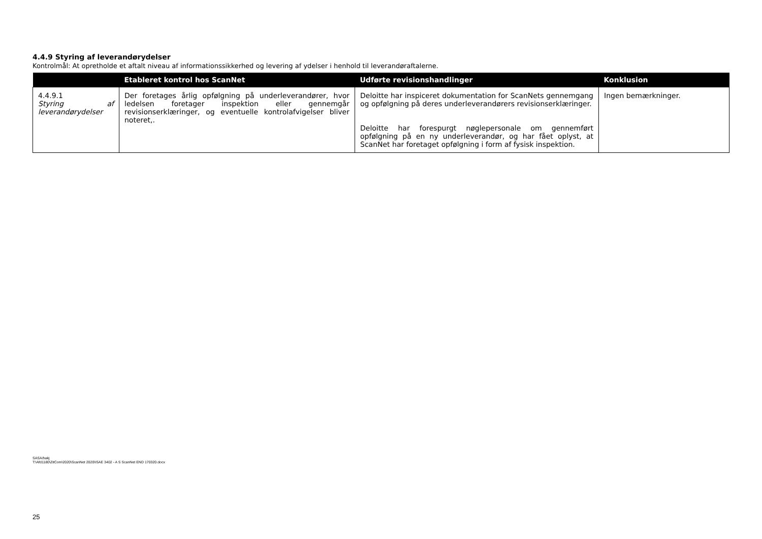4.4.9 Styring af leverandørydelser
Kontrolmål: At opretholde et aftalt niveau af informationssikkerhed og levering af ydelser i henhold til leverandøraftalerne.
| | Etableret kontrol hos ScanNet | Udførte revisionshandlinger | Konklusion |
| --- | --- | --- | --- |
| 4.4.9.1 Styring af leverandørydelser | Der foretages årlig opfølgning på underleverandører, hvor ledelsen foretager inspektion eller gennemgår revisionserklæringer, og eventuelle kontrolafvigelser bliver noteret,. | Deloitte har inspiceret dokumentation for ScanNets gennemgang og opfølgning på deres underleverandørers revisionserklæringer. Deloitte har forespurgt nøglepersonale om gennemført opfølgning på en ny underleverandør, og har fået oplyst, at ScanNet har foretaget opfølgning i form af fysisk inspektion. | Ingen bemærkninger. |
SASA/hakj
T:\Afd1180\ZitCom\2020\ScanNet 2020\ISAE 3402 - A S ScanNet END 170320.docx
25